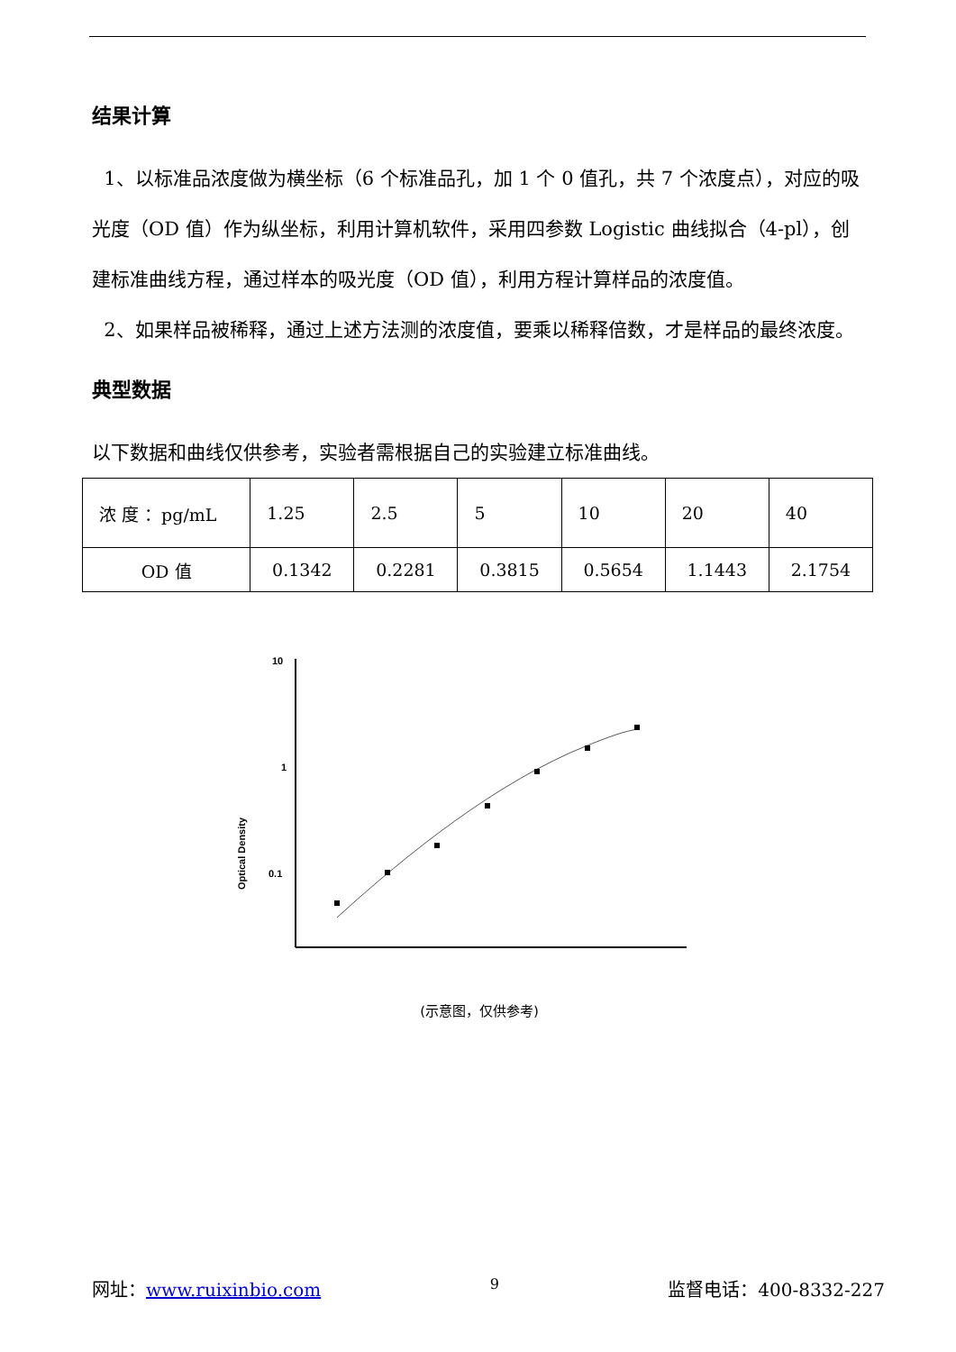结果计算
1、以标准品浓度做为横坐标（6 个标准品孔，加 1 个 0 值孔，共 7 个浓度点），对应的吸光度（OD 值）作为纵坐标，利用计算机软件，采用四参数 Logistic 曲线拟合（4-pl），创建标准曲线方程，通过样本的吸光度（OD 值），利用方程计算样品的浓度值。
2、如果样品被稀释，通过上述方法测的浓度值，要乘以稀释倍数，才是样品的最终浓度。
典型数据
以下数据和曲线仅供参考，实验者需根据自己的实验建立标准曲线。
| 浓 度 ：pg/mL | 1.25 | 2.5 | 5 | 10 | 20 | 40 |
| OD 值 | 0.1342 | 0.2281 | 0.3815 | 0.5654 | 1.1443 | 2.1754 |
Optical Density
10
1
0.1
(示意图，仅供参考)
网址：www.ruixinbio.com 9 监督电话：400-8332-227